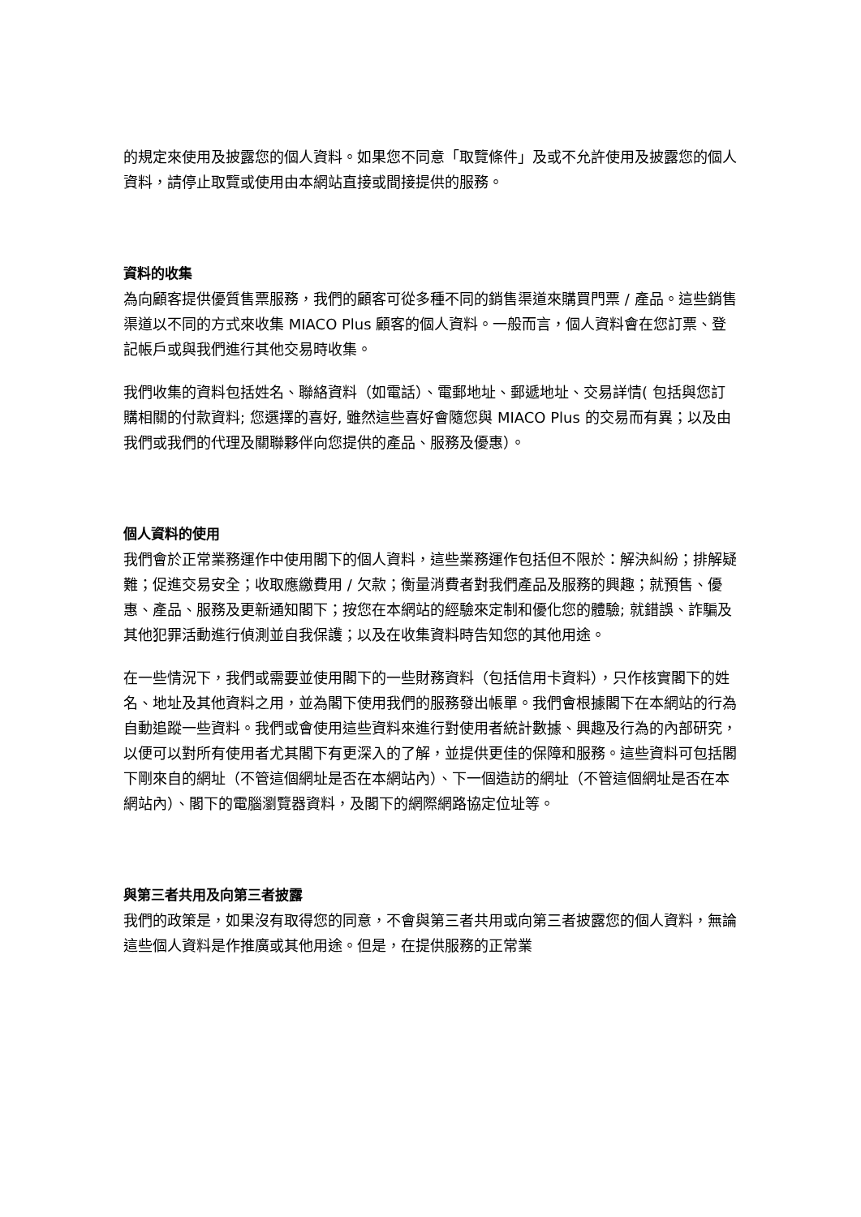的規定來使用及披露您的個人資料。如果您不同意「取覽條件」及或不允許使用及披露您的個人資料，請停止取覽或使用由本網站直接或間接提供的服務。
資料的收集
為向顧客提供優質售票服務，我們的顧客可從多種不同的銷售渠道來購買門票 / 產品。這些銷售渠道以不同的方式來收集 MIACO Plus 顧客的個人資料。一般而言，個人資料會在您訂票、登記帳戶或與我們進行其他交易時收集。
我們收集的資料包括姓名、聯絡資料（如電話）、電郵地址、郵遞地址、交易詳情( 包括與您訂購相關的付款資料; 您選擇的喜好, 雖然這些喜好會隨您與 MIACO Plus 的交易而有異；以及由我們或我們的代理及關聯夥伴向您提供的產品、服務及優惠）。
個人資料的使用
我們會於正常業務運作中使用閣下的個人資料，這些業務運作包括但不限於：解決糾紛；排解疑難；促進交易安全；收取應繳費用 / 欠款；衡量消費者對我們產品及服務的興趣；就預售、優惠、產品、服務及更新通知閣下；按您在本網站的經驗來定制和優化您的體驗; 就錯誤、詐騙及其他犯罪活動進行偵測並自我保護；以及在收集資料時告知您的其他用途。
在一些情況下，我們或需要並使用閣下的一些財務資料（包括信用卡資料），只作核實閣下的姓名、地址及其他資料之用，並為閣下使用我們的服務發出帳單。我們會根據閣下在本網站的行為自動追蹤一些資料。我們或會使用這些資料來進行對使用者統計數據、興趣及行為的內部研究，以便可以對所有使用者尤其閣下有更深入的了解，並提供更佳的保障和服務。這些資料可包括閣下剛來自的網址（不管這個網址是否在本網站內）、下一個造訪的網址（不管這個網址是否在本網站內）、閣下的電腦瀏覽器資料，及閣下的網際網路協定位址等。
與第三者共用及向第三者披露
我們的政策是，如果沒有取得您的同意，不會與第三者共用或向第三者披露您的個人資料，無論這些個人資料是作推廣或其他用途。但是，在提供服務的正常業